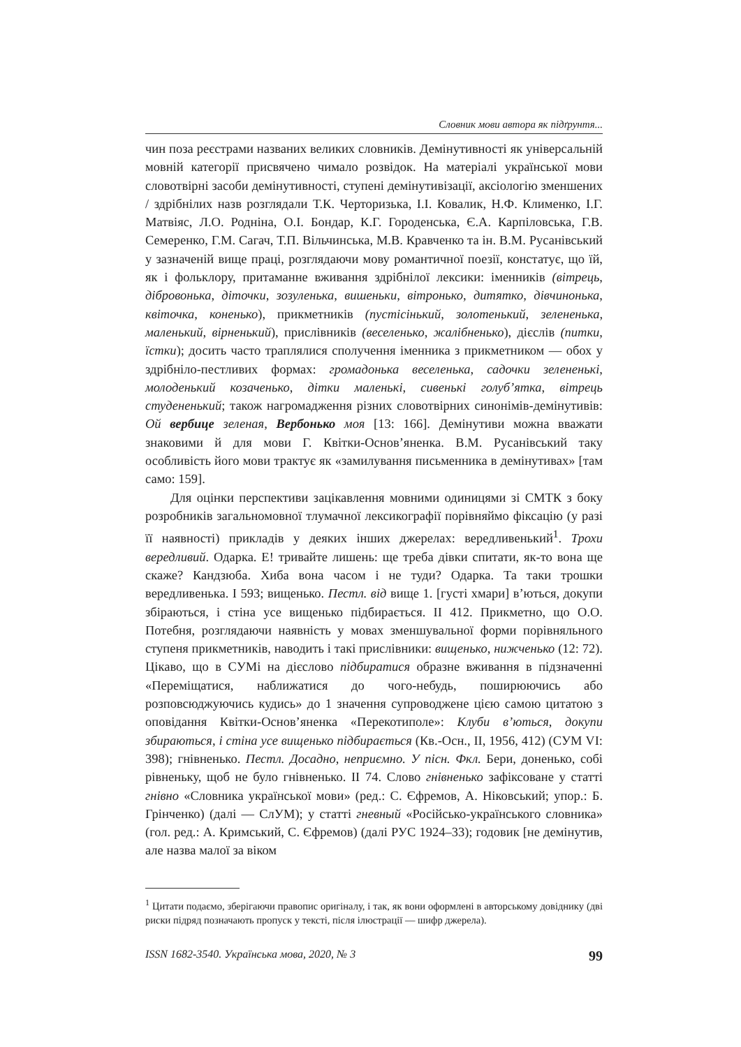Словник мови автора як підґрунтя...
чин поза реєстрами названих великих словників. Демінутивності як універсальній мовній категорії присвячено чимало розвідок. На матеріалі української мови словотвірні засоби демінутивності, ступені демінутивізації, аксіологію зменшених / здрібнілих назв розглядали Т.К. Черторизька, І.І. Ковалик, Н.Ф. Клименко, І.Г. Матвіяс, Л.О. Родніна, О.І. Бондар, К.Г. Городенська, Є.А. Карпіловська, Г.В. Семеренко, Г.М. Сагач, Т.П. Вільчинська, М.В. Кравченко та ін. В.М. Русанівський у зазначеній вище праці, розглядаючи мову романтичної поезії, констатує, що їй, як і фольклору, притаманне вживання здрібнілої лексики: іменників (вітрець, діброво­нька, діточки, зозуленька, вишеньки, вітронько, дитятко, дівчинонька, квіточка, коненько), прикметників (пустісінький, золотенький, зелененька, маленький, вірненький), прислівників (веселенько, жалібненько), дієслів (питки, їстки); досить часто траплялися сполучення іменника з прикметником — обох у здрібніло-пестливих формах: громадонька веселенька, садочки зелененькі, молоденький козаченько, дітки маленькі, сивенькі голуб’ятка, вітрець студененький; також нагромадження різних словотвірних синонімів-демінутивів: Ой вербице зеленая, Вербонько моя [13: 166]. Демінутиви можна вважати знаковими й для мови Г. Квітки-Основ’яненка. В.М. Русанівський таку особливість його мови трактує як «замилування письменника в демінутивах» [там само: 159].
Для оцінки перспективи зацікавлення мовними одиницями зі СМТК з боку розробників загальномовної тлумачної лексикографії порівняймо фіксацію (у разі її наявності) прикладів у деяких інших джерелах: вередливенький<sup>1</sup>. Трохи вередливий. Одарка. Е! тривайте лишень: ще треба дівки спитати, як-то вона ще скаже? Кандзюба. Хиба вона часом і не туди? Одарка. Та таки трошки вередливенька. І 593; вищенько. Пестл. від вище 1. [густі хмари] в’ються, докупи збіраються, і стіна усе вищенько підбирається. ІІ 412. Прикметно, що О.О. Потебня, розглядаючи наявність у мовах зменшувальної форми порівняльного ступеня прикметників, наводить і такі прислівники: вищенько, нижченько (12: 72). Цікаво, що в СУМі на дієслово підбиратися образне вживання в підзначенні «Переміщатися, наближатися до чого-небудь, поширюючись або розповсюджуючись кудись» до 1 значення супроводжене цією самою цитатою з оповідання Квітки-Основ’яненка «Перекотиполе»: Клуби в’ються, докупи збираються, і стіна усе вищенько підбирається (Кв.-Осн., ІІ, 1956, 412) (СУМ VI: 398); гнівненько. Пестл. Досадно, неприємно. У пісн. Фкл. Бери, доненько, собі рівненьку, щоб не було гнівненько. ІІ 74. Слово гнівненько зафіксоване у статті гнівно «Словника української мови» (ред.: С. Єфремов, А. Ніковський; упор.: Б. Грінченко) (далі — СлУМ); у статті гневный «Російсько-українського словника» (гол. ред.: А. Кримський, С. Єфремов) (далі РУС 1924–33); годовик [не демінутив, але назва малої за віком
<sup>1</sup> Цитати подаємо, зберігаючи правопис оригіналу, і так, як вони оформлені в авторському довіднику (дві риски підряд позначають пропуск у тексті, після ілюстрації — шифр джерела).
ISSN 1682-3540. Українська мова, 2020, № 3 99